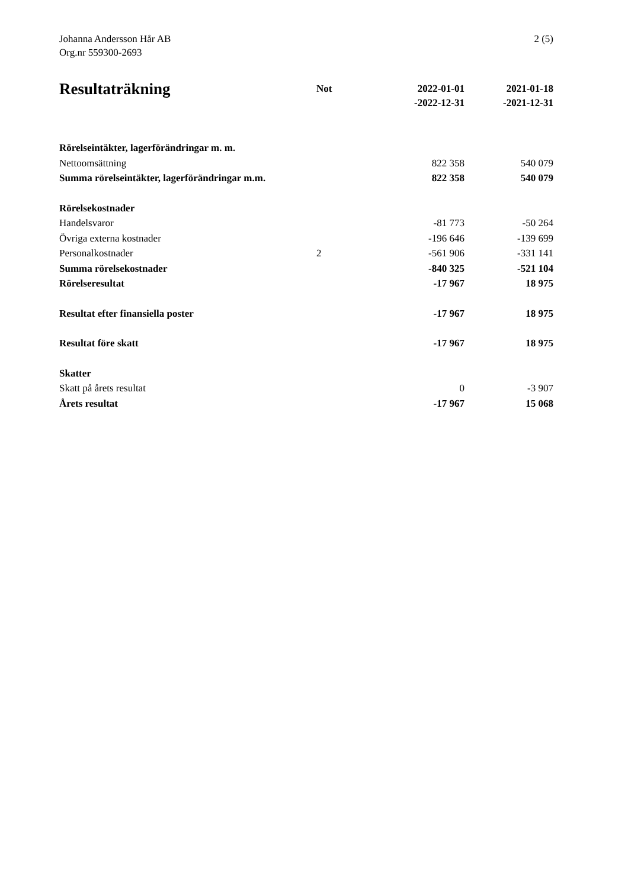Johanna Andersson Hår AB
Org.nr 559300-2693
2 (5)
| Resultaträkning | Not | 2022-01-01 -2022-12-31 | 2021-01-18 -2021-12-31 |
| --- | --- | --- | --- |
| Rörelseintäkter, lagerförändringar m. m. | | | |
| Nettoomsättning | | 822 358 | 540 079 |
| Summa rörelseintäkter, lagerförändringar m.m. | | 822 358 | 540 079 |
| Rörelsekostnader | | | |
| Handelsvaror | | -81 773 | -50 264 |
| Övriga externa kostnader | | -196 646 | -139 699 |
| Personalkostnader | 2 | -561 906 | -331 141 |
| Summa rörelsekostnader | | -840 325 | -521 104 |
| Rörelseresultat | | -17 967 | 18 975 |
| Resultat efter finansiella poster | | -17 967 | 18 975 |
| Resultat före skatt | | -17 967 | 18 975 |
| Skatter | | | |
| Skatt på årets resultat | | 0 | -3 907 |
| Årets resultat | | -17 967 | 15 068 |